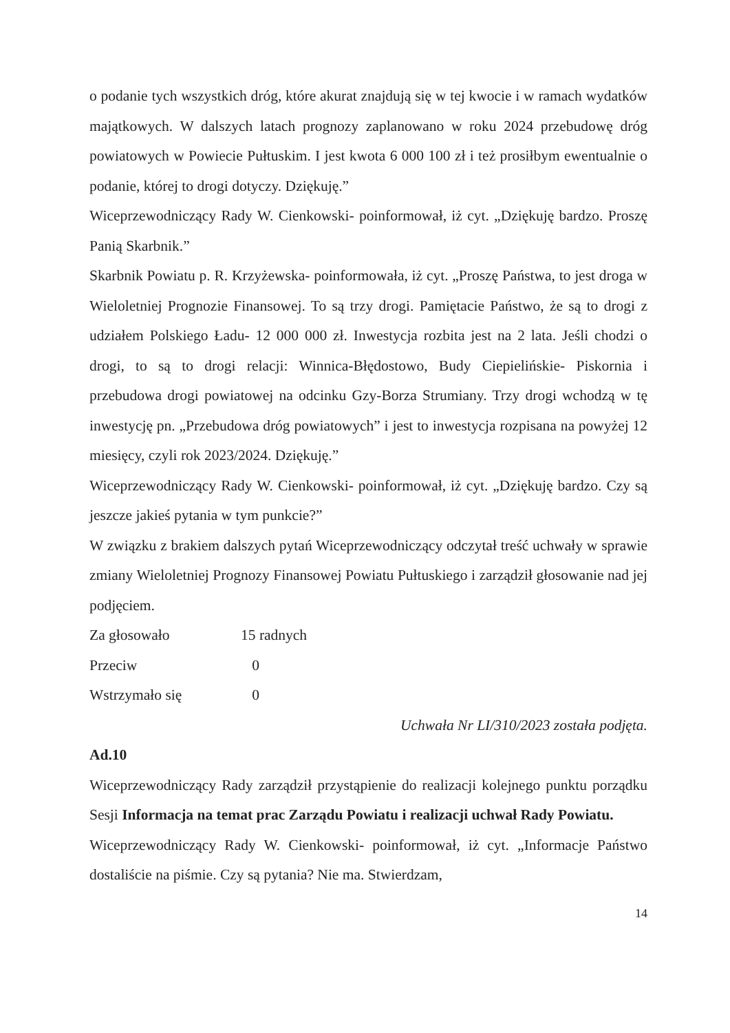o podanie tych wszystkich dróg, które akurat znajdują się w tej kwocie i w ramach wydatków majątkowych. W dalszych latach prognozy zaplanowano w roku 2024 przebudowę dróg powiatowych w Powiecie Pułtuskim. I jest kwota 6 000 100 zł i też prosiłbym ewentualnie o podanie, której to drogi dotyczy. Dziękuję.”
Wiceprzewodniczący Rady W. Cienkowski- poinformował, iż cyt. „Dziękuję bardzo. Proszę Panią Skarbnik.”
Skarbnik Powiatu p. R. Krzyżewska- poinformowała, iż cyt. „Proszę Państwa, to jest droga w Wieloletniej Prognozie Finansowej. To są trzy drogi. Pamiętacie Państwo, że są to drogi z udziałem Polskiego Ładu- 12 000 000 zł. Inwestycja rozbita jest na 2 lata. Jeśli chodzi o drogi, to są to drogi relacji: Winnica-Błędostowo, Budy Ciepielińskie- Piskornia i przebudowa drogi powiatowej na odcinku Gzy-Borza Strumiany. Trzy drogi wchodzą w tę inwestycję pn. „Przebudowa dróg powiatowych” i jest to inwestycja rozpisana na powyżej 12 miesięcy, czyli rok 2023/2024. Dziękuję.”
Wiceprzewodniczący Rady W. Cienkowski- poinformował, iż cyt. „Dziękuję bardzo. Czy są jeszcze jakieś pytania w tym punkcie?”
W związku z brakiem dalszych pytań Wiceprzewodniczący odczytał treść uchwały w sprawie zmiany Wieloletniej Prognozy Finansowej Powiatu Pułtuskiego i zarządził głosowanie nad jej podjęciem.
Za głosowało 15 radnych
Przeciw 0
Wstrzymało się 0
Uchwała Nr LI/310/2023 została podjęta.
Ad.10
Wiceprzewodniczący Rady zarządził przystąpienie do realizacji kolejnego punktu porządku Sesji Informacja na temat prac Zarządu Powiatu i realizacji uchwał Rady Powiatu.
Wiceprzewodniczący Rady W. Cienkowski- poinformował, iż cyt. „Informacje Państwo dostaliście na piśmie. Czy są pytania? Nie ma. Stwierdzam,
14